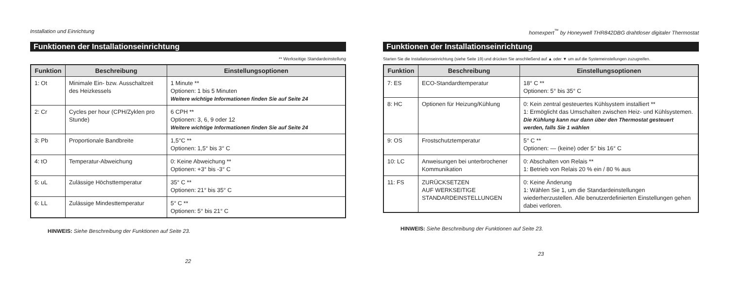Installation und Einrichtung
Funktionen der Installationseinrichtung
** Werkseitige Standardeinstellung
| Funktion | Beschreibung | Einstellungsoptionen |
| --- | --- | --- |
| 1: Ot | Minimale Ein- bzw. Ausschaltzeit des Heizkessels | 1 Minute ** Optionen: 1 bis 5 Minuten Weitere wichtige Informationen finden Sie auf Seite 24 |
| 2: Cr | Cycles per hour (CPH/Zyklen pro Stunde) | 6 CPH ** Optionen: 3, 6, 9 oder 12 Weitere wichtige Informationen finden Sie auf Seite 24 |
| 3: Pb | Proportionale Bandbreite | 1,5°C ** Optionen: 1,5° bis 3° C |
| 4: tO | Temperatur-Abweichung | 0: Keine Abweichung ** Optionen: +3° bis -3° C |
| 5: uL | Zulässige Höchsttemperatur | 35° C ** Optionen: 21° bis 35° C |
| 6: LL | Zulässige Mindesttemperatur | 5° C ** Optionen: 5° bis 21° C |
HINWEIS: Siehe Beschreibung der Funktionen auf Seite 23.
22
homexpert<sup>™</sup> by Honeywell THR842DBG drahtloser digitaler Thermostat
Funktionen der Installationseinrichtung
Starten Sie die Installationseinrichtung (siehe Seite 19) und drücken Sie anschließend auf ▲ oder ▼ um auf die Systemeinstellungen zuzugreifen.
| Funktion | Beschreibung | Einstellungsoptionen |
| --- | --- | --- |
| 7: ES | ECO-Standardtemperatur | 18° C ** Optionen: 5° bis 35° C |
| 8: HC | Optionen für Heizung/Kühlung | 0: Kein zentral gesteuertes Kühlsystem installiert ** 1: Ermöglicht das Umschalten zwischen Heiz- und Kühlsystemen. Die Kühlung kann nur dann über den Thermostat gesteuert werden, falls Sie 1 wählen |
| 9: OS | Frostschutztemperatur | 5° C ** Optionen: — (keine) oder 5° bis 16° C |
| 10: LC | Anweisungen bei unterbrochener Kommunikation | 0: Abschalten von Relais ** 1: Betrieb von Relais 20 % ein / 80 % aus |
| 11: FS | ZURÜCKSETZEN AUF WERKSEITIGE STANDARDEINSTELLUNGEN | 0: Keine Änderung 1: Wählen Sie 1, um die Standardeinstellungen wiederherzustellen. Alle benutzerdefinierten Einstellungen gehen dabei verloren. |
HINWEIS: Siehe Beschreibung der Funktionen auf Seite 23.
23